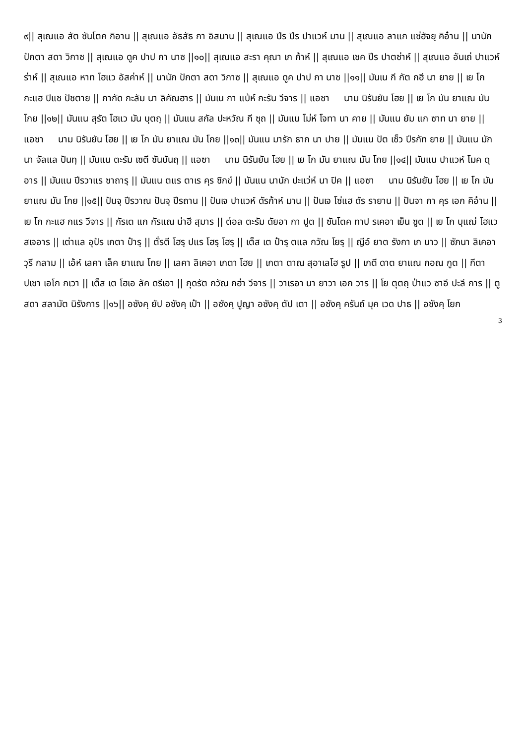๙|| สุเณแอ สัต ซันโตค กิอาน || สุเณแอ อัธสัธ กา อิสนาน || สุเณแอ ปีร ปีร ปาแวห์ มาน || สุเณแอ ลาแก แซ่ฮัจยฺ คิอ๋าน || นานัก ปักตา สดา วิกาซ || สุเณแอ ดูค ปาป กา นาซ ||๑๐|| สุเณแอ สะรา คุณา เก ก้าห์ || สุเณแอ เซค ปีร ปาตซ่าห์ || สุเณแอ อันเถ่ ปาแวห์ ร่าห์ || สุเณแอ หาท โฮแว อัสค่าห์ || นานัก ปักตา สดา วิกาซ || สุเณแอ ดูค ปาป กา นาซ ||๑๑|| มันเน กี กัต กฮี นา ยาย || เย โก กะแฮ ปิแช ปัชตาย || กากัด กะลัม นา ลิคัณฮาร || มันเน กา แบ้ห์ กะรัน วีจาร || แอซา นาม นิรันยัน โฮย || เย โก มัน ยาแณ มัน โกย ||๑๒|| มันแน สุรัต โฮแว มัน บุตถฺ || มันแน สกัล ปะหวัณ กี ซุถ || มันแน โม่ห์ โจทา นา คาย || มันแน ยัม แก ซาท นา ยาย || แอซา นาม นิรันยัน โฮย || เย โก มัน ยาแณ มัน โกย ||๑๓|| มันแน มารัก ธาก นา ปาย || มันแน ปัต เซ็ว ปีรกัท ยาย || มันแน มัก นา จัลแล ปันทฺ || มันแน ตะรัม เซตี ซันบันถฺ || แอซา นาม นิรันยัน โฮย || เย โก มัน ยาแณ มัน โกย ||๑๔|| มันแน ปาแวห์ โมค ดุอาร || มันแน ปีรวาแร ซาถารฺ || มันแน ตแร ตาเร คุร ซิกข์ || มันแน นานัก ปะแว่ห์ นา ปิค || แอซา นาม นิรันยัน โฮย || เย โก มัน ยาแณ มัน โกย ||๑๕|| ปันจฺ ปีรวาณ ปันจฺ ปีรถาน || ปันเจ ปาแวห์ ดัรก้าห์ มาน || ปันเจ โซ่แฮ ดัร รายาน || ปันจา กา คุร เอก คิอ๋าน || เย โก กะแฮ กแร วีจาร || กัรเต แก กัรแณ น่าฮี สุมาร || ต๋อล ตะรัม ดัยอา กา ปูต || ซันโตค ทาป รเคอา เย็น ซูต || เย โก บุแฌ่ โฮแว สเจอาร || เต่าแล อุปัร เกตา ป๋ารฺ || ตั่รตี โฮรฺ ปแร โฮรฺ โฮรฺ || เต็ส เต ป๋ารฺ ตแล กวัณ โยรฺ || ญีอ์ ยาต รังกา เก นาว || ซัภนา ลิเคอา วุรี กลาม || เอ้ห์ เลคา เล็ค ยาแณ โกย || เลคา ลิเคอา เกตา โฮย || เกตา ตาณ สุอาเลโฮ รูป || เกตี ดาต ยาแณ กอณ กูต || กีตา ปเซา เอโก กเวา || เต็ส เต โฮเอ ลัค ดรีเอา || กุดรัต กวัณ กฮ่า วีจาร || วาเรอา นา ยาวา เอก วาร || โย ตุตถฺ ป่าแว ซาอี ปะลี การ || ตู สดา สลามัต นิรังการ ||๑๖|| อซังคฺ ยัป อซังคฺ เป๋า || อซังคฺ ปูญา อซังคฺ ตัป เตา || อซังคฺ ครันถ์ มุค เวด ปาธ || อซังคฺ โยก
3